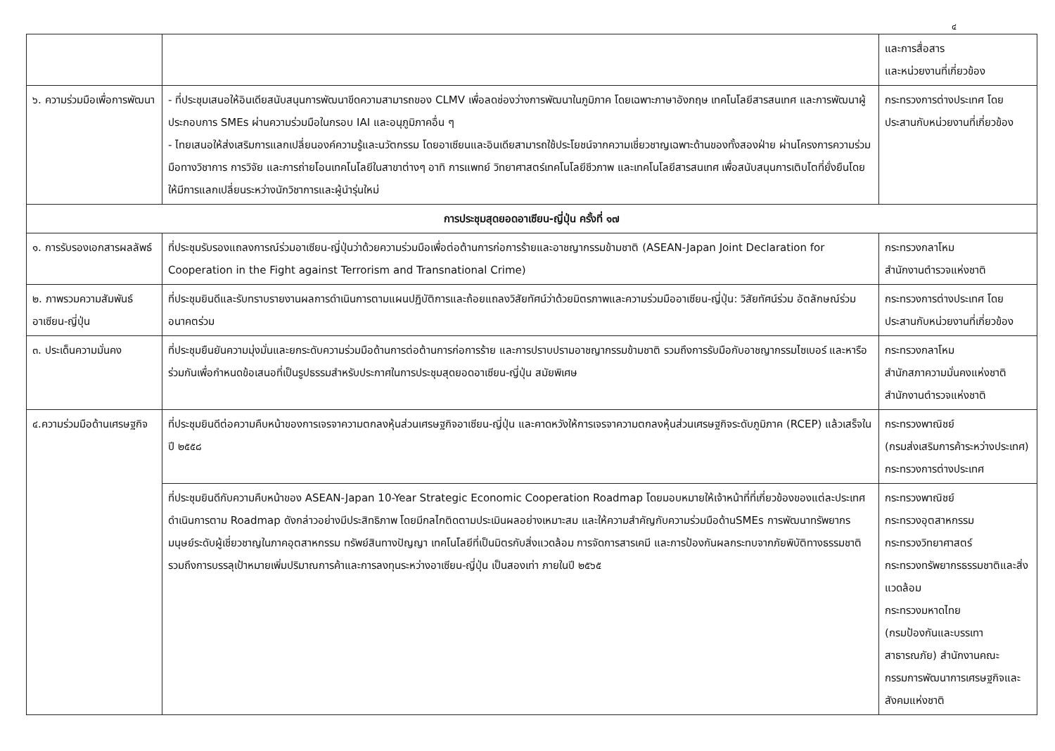๔
| | | และการสื่อสาร และหน่วยงานที่เกี่ยวข้อง |
| ๖. ความร่วมมือเพื่อการพัฒนา | - ที่ประชุมเสนอให้อินเดียสนับสนุนการพัฒนาขีดความสามารถของ CLMV เพื่อลดช่องว่างการพัฒนาในภูมิภาค โดยเฉพาะภาษาอังกฤษ เทคโนโลยีสารสนเทศ และการพัฒนาผู้ประกอบการ SMEs ผ่านความร่วมมือในกรอบ IAI และอนุภูมิภาคอื่น ๆ - ไทยเสนอให้ส่งเสริมการแลกเปลี่ยนองค์ความรู้และนวัตกรรม โดยอาเซียนและอินเดียสามารถใช้ประโยชน์จากความเชี่ยวชาญเฉพาะด้านของทั้งสองฝ่าย ผ่านโครงการความร่วมมือทางวิชาการ การวิจัย และการถ่ายโอนเทคโนโลยีในสาขาต่างๆ อาทิ การแพทย์ วิทยาศาสตร์เทคโนโลยีชีวภาพ และเทคโนโลยีสารสนเทศ เพื่อสนับสนุนการเติบโตที่ยั่งยืนโดยให้มีการแลกเปลี่ยนระหว่างนักวิชาการและผู้นำรุ่นใหม่ | กระทรวงการต่างประเทศ โดยประสานกับหน่วยงานที่เกี่ยวข้อง |
| การประชุมสุดยอดอาเซียน-ญี่ปุ่น ครั้งที่ ๑๗ | | |
| ๑. การรับรองเอกสารผลลัพธ์ | ที่ประชุมรับรองแถลงการณ์ร่วมอาเซียน-ญี่ปุ่นว่าด้วยความร่วมมือเพื่อต่อต้านการก่อการร้ายและอาชญากรรมข้ามชาติ (ASEAN-Japan Joint Declaration for Cooperation in the Fight against Terrorism and Transnational Crime) | กระทรวงกลาโหม สำนักงานตำรวจแห่งชาติ |
| ๒. ภาพรวมความสัมพันธ์อาเซียน-ญี่ปุ่น | ที่ประชุมยินดีและรับทราบรายงานผลการดำเนินการตามแผนปฏิบัติการและถ้อยแถลงวิสัยทัศน์ว่าด้วยมิตรภาพและความร่วมมืออาเซียน-ญี่ปุ่น: วิสัยทัศน์ร่วม อัตลักษณ์ร่วม อนาคตร่วม | กระทรวงการต่างประเทศ โดยประสานกับหน่วยงานที่เกี่ยวข้อง |
| ๓. ประเด็นความมั่นคง | ที่ประชุมยืนยันความมุ่งมั่นและยกระดับความร่วมมือด้านการต่อต้านการก่อการร้าย และการปราบปรามอาชญากรรมข้ามชาติ รวมถึงการรับมือกับอาชญากรรมไซเบอร์ และหารือร่วมกันเพื่อกำหนดข้อเสนอที่เป็นรูปธรรมสำหรับประกาศในการประชุมสุดยอดอาเซียน-ญี่ปุ่น สมัยพิเศษ | กระทรวงกลาโหม สำนักสภาความมั่นคงแห่งชาติ สำนักงานตำรวจแห่งชาติ |
| ๔.ความร่วมมือด้านเศรษฐกิจ | ที่ประชุมยินดีต่อความคืบหน้าของการเจรจาความตกลงหุ้นส่วนเศรษฐกิจอาเซียน-ญี่ปุ่น และคาดหวังให้การเจรจาความตกลงหุ้นส่วนเศรษฐกิจระดับภูมิภาค (RCEP) แล้วเสร็จในปี ๒๕๕๘ | กระทรวงพาณิชย์ (กรมส่งเสริมการค้าระหว่างประเทศ) กระทรวงการต่างประเทศ |
| | ที่ประชุมยินดีกับความคืบหน้าของ ASEAN-Japan 10-Year Strategic Economic Cooperation Roadmap โดยมอบหมายให้เจ้าหน้าที่ที่เกี่ยวข้องของแต่ละประเทศดำเนินการตาม Roadmap ดังกล่าวอย่างมีประสิทธิภาพ โดยมีกลไกติดตามประเมินผลอย่างเหมาะสม และให้ความสำคัญกับความร่วมมือด้านSMEs การพัฒนาทรัพยากรมนุษย์ระดับผู้เชี่ยวชาญในภาคอุตสาหกรรม ทรัพย์สินทางปัญญา เทคโนโลยีที่เป็นมิตรกับสิ่งแวดล้อม การจัดการสารเคมี และการป้องกันผลกระทบจากภัยพิบัติทางธรรมชาติ รวมถึงการบรรลุเป้าหมายเพิ่มปริมาณการค้าและการลงทุนระหว่างอาเซียน-ญี่ปุ่น เป็นสองเท่า ภายในปี ๒๕๖๕ | กระทรวงพาณิชย์ กระทรวงอุตสาหกรรม กระทรวงวิทยาศาสตร์ กระทรวงทรัพยากรธรรมชาติและสิ่งแวดล้อม กระทรวงมหาดไทย (กรมป้องกันและบรรเทาสาธารณภัย) สำนักงานคณะกรรมการพัฒนาการเศรษฐกิจและสังคมแห่งชาติ |